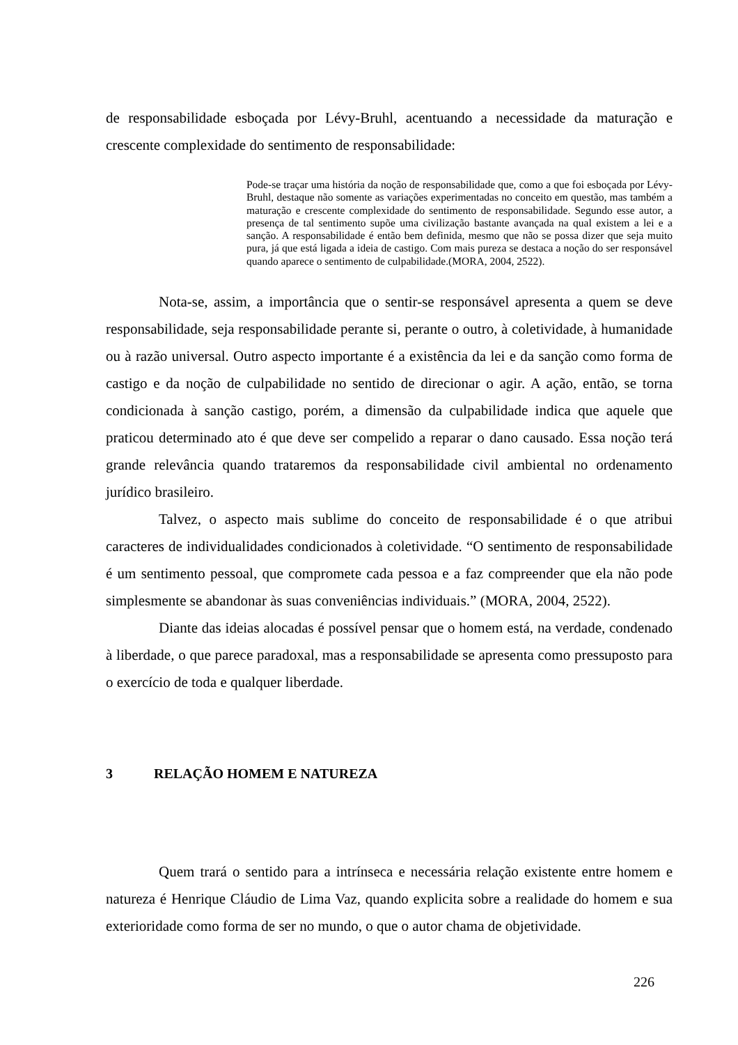de responsabilidade esboçada por Lévy-Bruhl, acentuando a necessidade da maturação e crescente complexidade do sentimento de responsabilidade:
Pode-se traçar uma história da noção de responsabilidade que, como a que foi esboçada por Lévy-Bruhl, destaque não somente as variações experimentadas no conceito em questão, mas também a maturação e crescente complexidade do sentimento de responsabilidade. Segundo esse autor, a presença de tal sentimento supõe uma civilização bastante avançada na qual existem a lei e a sanção. A responsabilidade é então bem definida, mesmo que não se possa dizer que seja muito pura, já que está ligada a ideia de castigo. Com mais pureza se destaca a noção do ser responsável quando aparece o sentimento de culpabilidade.(MORA, 2004, 2522).
Nota-se, assim, a importância que o sentir-se responsável apresenta a quem se deve responsabilidade, seja responsabilidade perante si, perante o outro, à coletividade, à humanidade ou à razão universal. Outro aspecto importante é a existência da lei e da sanção como forma de castigo e da noção de culpabilidade no sentido de direcionar o agir. A ação, então, se torna condicionada à sanção castigo, porém, a dimensão da culpabilidade indica que aquele que praticou determinado ato é que deve ser compelido a reparar o dano causado. Essa noção terá grande relevância quando trataremos da responsabilidade civil ambiental no ordenamento jurídico brasileiro.
Talvez, o aspecto mais sublime do conceito de responsabilidade é o que atribui caracteres de individualidades condicionados à coletividade. “O sentimento de responsabilidade é um sentimento pessoal, que compromete cada pessoa e a faz compreender que ela não pode simplesmente se abandonar às suas conveniências individuais.” (MORA, 2004, 2522).
Diante das ideias alocadas é possível pensar que o homem está, na verdade, condenado à liberdade, o que parece paradoxal, mas a responsabilidade se apresenta como pressuposto para o exercício de toda e qualquer liberdade.
3 RELAÇÃO HOMEM E NATUREZA
Quem trará o sentido para a intrínseca e necessária relação existente entre homem e natureza é Henrique Cláudio de Lima Vaz, quando explicita sobre a realidade do homem e sua exterioridade como forma de ser no mundo, o que o autor chama de objetividade.
226